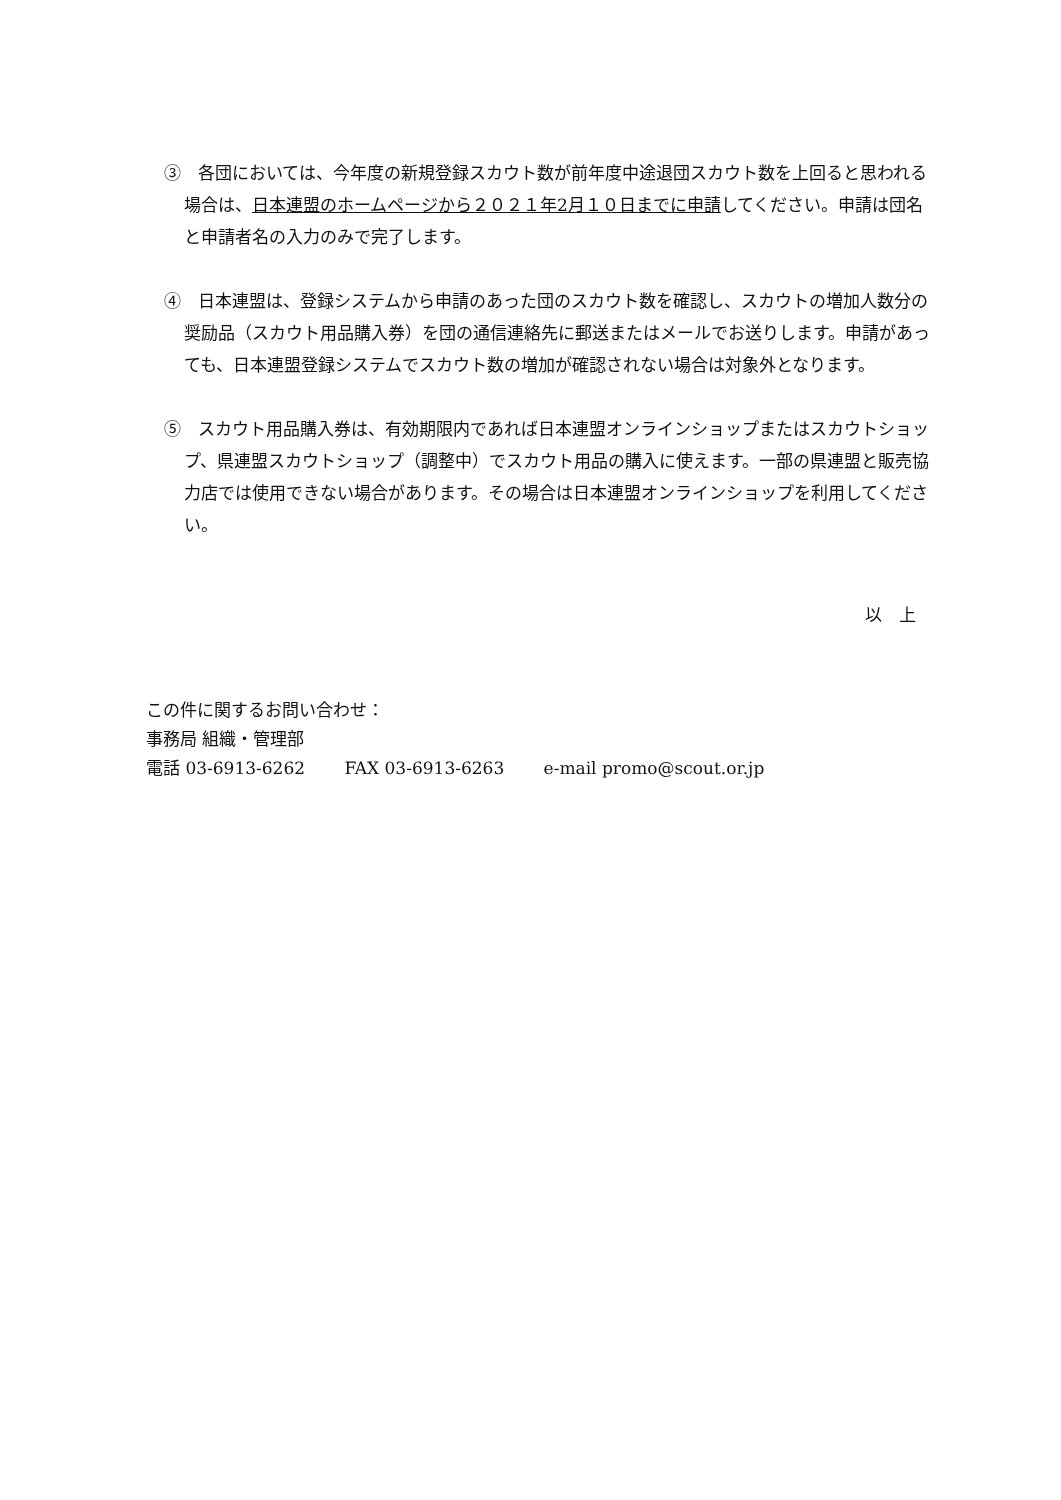③　各団においては、今年度の新規登録スカウト数が前年度中途退団スカウト数を上回ると思われる場合は、日本連盟のホームページから２０２１年2月１０日までに申請してください。申請は団名と申請者名の入力のみで完了します。
④　日本連盟は、登録システムから申請のあった団のスカウト数を確認し、スカウトの増加人数分の奨励品（スカウト用品購入券）を団の通信連絡先に郵送またはメールでお送りします。申請があっても、日本連盟登録システムでスカウト数の増加が確認されない場合は対象外となります。
⑤　スカウト用品購入券は、有効期限内であれば日本連盟オンラインショップまたはスカウトショップ、県連盟スカウトショップ（調整中）でスカウト用品の購入に使えます。一部の県連盟と販売協力店では使用できない場合があります。その場合は日本連盟オンラインショップを利用してください。
以　上
この件に関するお問い合わせ：
事務局 組織・管理部
電話 03-6913-6262　　 FAX 03-6913-6263　　 e-mail promo@scout.or.jp